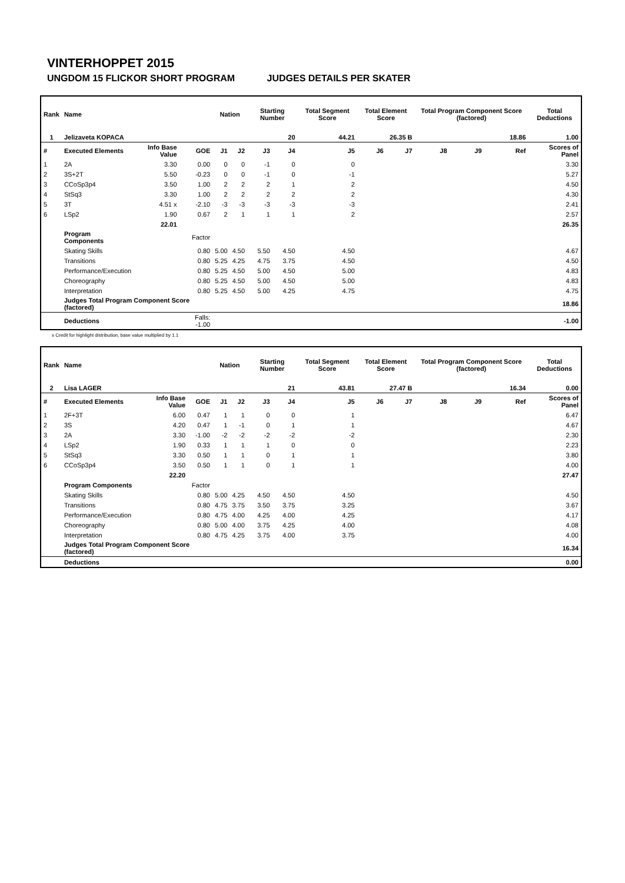VINTERHOPPET 2015
UNGDOM 15 FLICKOR SHORT PROGRAM JUDGES DETAILS PER SKATER
| Rank | Name | | | Nation | | Starting Number | | Total Segment Score | Total Element Score | | Total Program Component Score (factored) | | | Total Deductions |
| --- | --- | --- | --- | --- | --- | --- | --- | --- | --- | --- | --- | --- | --- | --- |
| 1 | Jelizaveta KOPACA | | | | | 20 | | 44.21 | 26.35 B | | 18.86 | | | 1.00 |
| # | Executed Elements | Info Base Value | GOE | J1 | J2 | J3 | J4 | J5 | J6 | J7 | J8 | J9 | Ref | Scores of Panel |
| 1 | 2A | 3.30 | 0.00 | 0 | 0 | -1 | 0 | 0 | | | | | | 3.30 |
| 2 | 3S+2T | 5.50 | -0.23 | 0 | 0 | -1 | 0 | -1 | | | | | | 5.27 |
| 3 | CCoSp3p4 | 3.50 | 1.00 | 2 | 2 | 2 | 1 | 2 | | | | | | 4.50 |
| 4 | StSq3 | 3.30 | 1.00 | 2 | 2 | 2 | 2 | 2 | | | | | | 4.30 |
| 5 | 3T | 4.51 x | -2.10 | -3 | -3 | -3 | -3 | -3 | | | | | | 2.41 |
| 6 | LSp2 | 1.90 | 0.67 | 2 | 1 | 1 | 1 | 2 | | | | | | 2.57 |
| | | 22.01 | | | | | | | | | | | | 26.35 |
| | Program Components | | Factor | | | | | | | | | | | |
| | Skating Skills | | 0.80 | 5.00 | 4.50 | 5.50 | 4.50 | 4.50 | | | | | | 4.67 |
| | Transitions | | 0.80 | 5.25 | 4.25 | 4.75 | 3.75 | 4.50 | | | | | | 4.50 |
| | Performance/Execution | | 0.80 | 5.25 | 4.50 | 5.00 | 4.50 | 5.00 | | | | | | 4.83 |
| | Choreography | | 0.80 | 5.25 | 4.50 | 5.00 | 4.50 | 5.00 | | | | | | 4.83 |
| | Interpretation | | 0.80 | 5.25 | 4.50 | 5.00 | 4.25 | 4.75 | | | | | | 4.75 |
| | Judges Total Program Component Score (factored) | | | | | | | | | | | | | 18.86 |
| | Deductions | | Falls: -1.00 | | | | | | | | | | | -1.00 |
x Credit for highlight distribution, base value multiplied by 1.1
| Rank | Name | | | Nation | | Starting Number | | Total Segment Score | Total Element Score | | Total Program Component Score (factored) | | | Total Deductions |
| --- | --- | --- | --- | --- | --- | --- | --- | --- | --- | --- | --- | --- | --- | --- |
| 2 | Lisa LAGER | | | | | 21 | | 43.81 | 27.47 B | | 16.34 | | | 0.00 |
| # | Executed Elements | Info Base Value | GOE | J1 | J2 | J3 | J4 | J5 | J6 | J7 | J8 | J9 | Ref | Scores of Panel |
| 1 | 2F+3T | 6.00 | 0.47 | 1 | 1 | 0 | 0 | 1 | | | | | | 6.47 |
| 2 | 3S | 4.20 | 0.47 | 1 | -1 | 0 | 1 | 1 | | | | | | 4.67 |
| 3 | 2A | 3.30 | -1.00 | -2 | -2 | -2 | -2 | -2 | | | | | | 2.30 |
| 4 | LSp2 | 1.90 | 0.33 | 1 | 1 | 1 | 0 | 0 | | | | | | 2.23 |
| 5 | StSq3 | 3.30 | 0.50 | 1 | 1 | 0 | 1 | 1 | | | | | | 3.80 |
| 6 | CCoSp3p4 | 3.50 | 0.50 | 1 | 1 | 0 | 1 | 1 | | | | | | 4.00 |
| | | 22.20 | | | | | | | | | | | | 27.47 |
| | Program Components | | Factor | | | | | | | | | | | |
| | Skating Skills | | 0.80 | 5.00 | 4.25 | 4.50 | 4.50 | 4.50 | | | | | | 4.50 |
| | Transitions | | 0.80 | 4.75 | 3.75 | 3.50 | 3.75 | 3.25 | | | | | | 3.67 |
| | Performance/Execution | | 0.80 | 4.75 | 4.00 | 4.25 | 4.00 | 4.25 | | | | | | 4.17 |
| | Choreography | | 0.80 | 5.00 | 4.00 | 3.75 | 4.25 | 4.00 | | | | | | 4.08 |
| | Interpretation | | 0.80 | 4.75 | 4.25 | 3.75 | 4.00 | 3.75 | | | | | | 4.00 |
| | Judges Total Program Component Score (factored) | | | | | | | | | | | | | 16.34 |
| | Deductions | | | | | | | | | | | | | 0.00 |